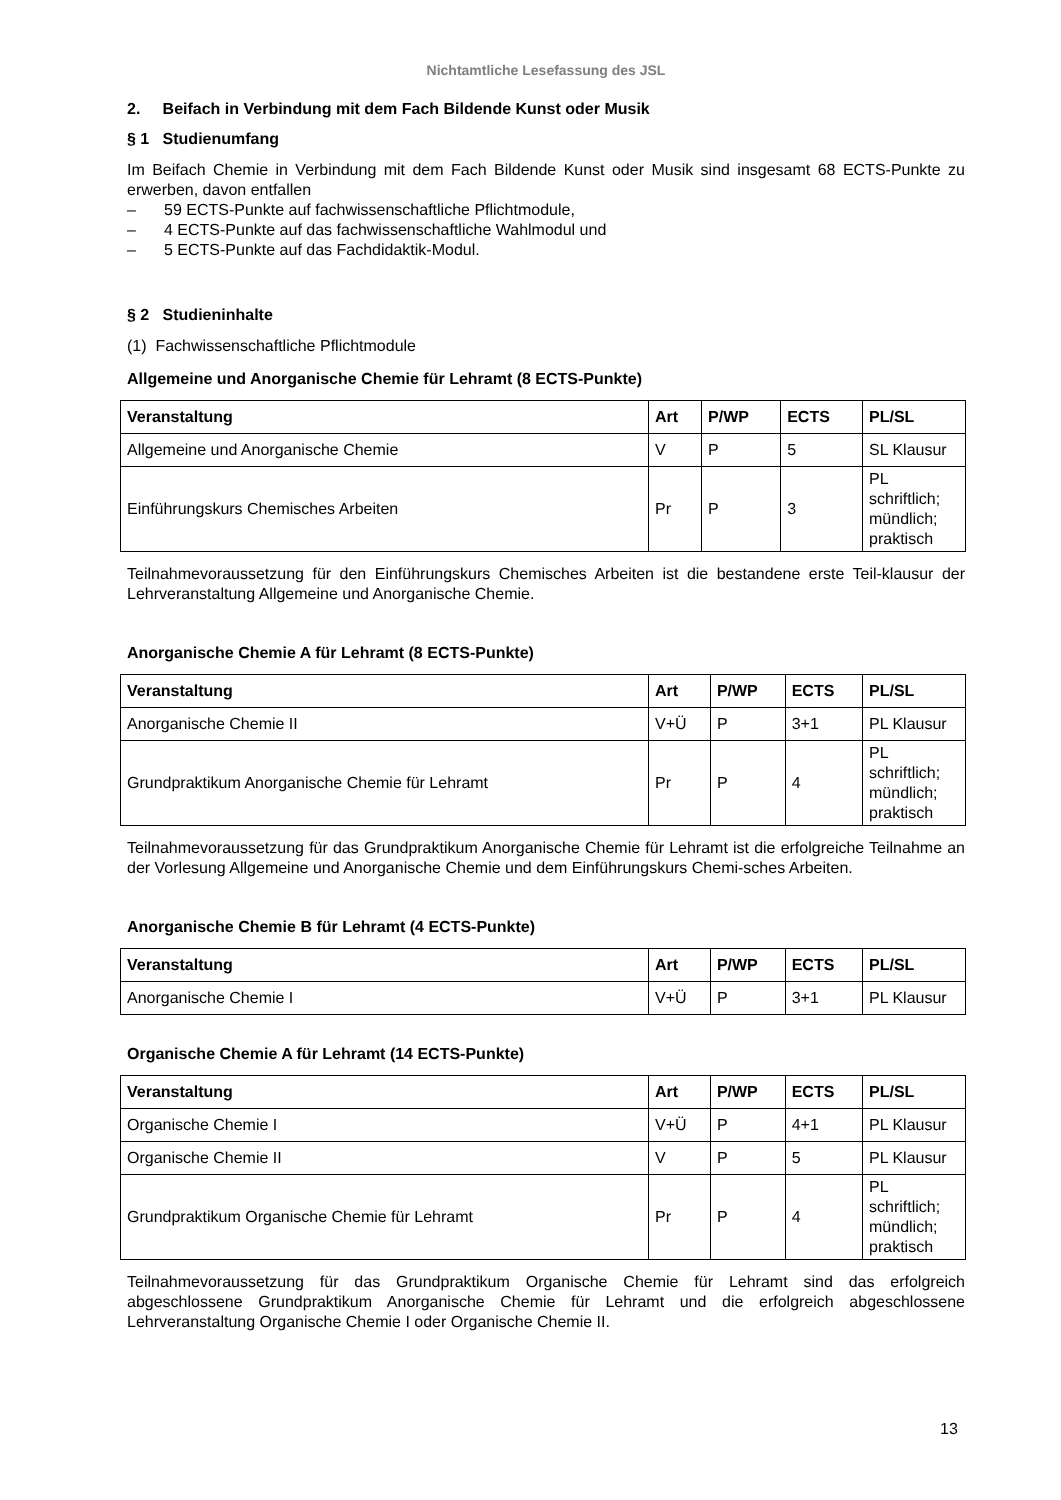Nichtamtliche Lesefassung des JSL
2. Beifach in Verbindung mit dem Fach Bildende Kunst oder Musik
§ 1 Studienumfang
Im Beifach Chemie in Verbindung mit dem Fach Bildende Kunst oder Musik sind insgesamt 68 ECTS-Punkte zu erwerben, davon entfallen
– 59 ECTS-Punkte auf fachwissenschaftliche Pflichtmodule,
– 4 ECTS-Punkte auf das fachwissenschaftliche Wahlmodul und
– 5 ECTS-Punkte auf das Fachdidaktik-Modul.
§ 2 Studieninhalte
(1) Fachwissenschaftliche Pflichtmodule
Allgemeine und Anorganische Chemie für Lehramt (8 ECTS-Punkte)
| Veranstaltung | Art | P/WP | ECTS | PL/SL |
| --- | --- | --- | --- | --- |
| Allgemeine und Anorganische Chemie | V | P | 5 | SL Klausur |
| Einführungskurs Chemisches Arbeiten | Pr | P | 3 | PL schriftlich; mündlich; praktisch |
Teilnahmevoraussetzung für den Einführungskurs Chemisches Arbeiten ist die bestandene erste Teil-klausur der Lehrveranstaltung Allgemeine und Anorganische Chemie.
Anorganische Chemie A für Lehramt (8 ECTS-Punkte)
| Veranstaltung | Art | P/WP | ECTS | PL/SL |
| --- | --- | --- | --- | --- |
| Anorganische Chemie II | V+Ü | P | 3+1 | PL Klausur |
| Grundpraktikum Anorganische Chemie für Lehramt | Pr | P | 4 | PL schriftlich; mündlich; praktisch |
Teilnahmevoraussetzung für das Grundpraktikum Anorganische Chemie für Lehramt ist die erfolgreiche Teilnahme an der Vorlesung Allgemeine und Anorganische Chemie und dem Einführungskurs Chemi-sches Arbeiten.
Anorganische Chemie B für Lehramt (4 ECTS-Punkte)
| Veranstaltung | Art | P/WP | ECTS | PL/SL |
| --- | --- | --- | --- | --- |
| Anorganische Chemie I | V+Ü | P | 3+1 | PL Klausur |
Organische Chemie A für Lehramt (14 ECTS-Punkte)
| Veranstaltung | Art | P/WP | ECTS | PL/SL |
| --- | --- | --- | --- | --- |
| Organische Chemie I | V+Ü | P | 4+1 | PL Klausur |
| Organische Chemie II | V | P | 5 | PL Klausur |
| Grundpraktikum Organische Chemie für Lehramt | Pr | P | 4 | PL schriftlich; mündlich; praktisch |
Teilnahmevoraussetzung für das Grundpraktikum Organische Chemie für Lehramt sind das erfolgreich abgeschlossene Grundpraktikum Anorganische Chemie für Lehramt und die erfolgreich abgeschlossene Lehrveranstaltung Organische Chemie I oder Organische Chemie II.
13